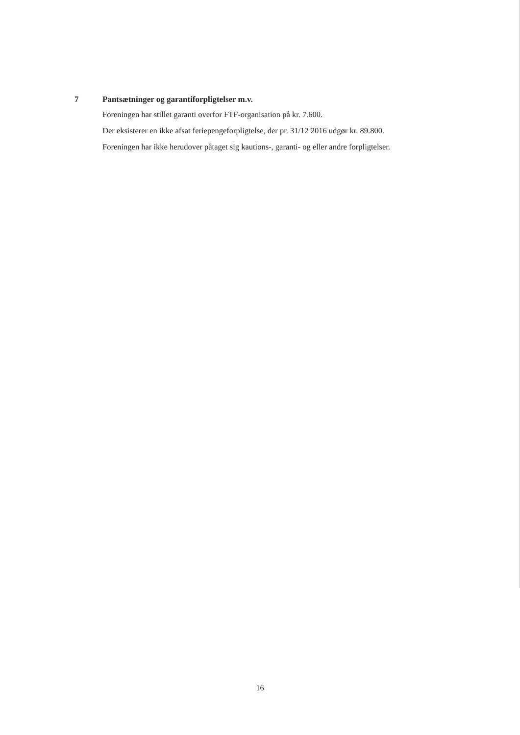7 Pantsætninger og garantiforpligtelser m.v.
Foreningen har stillet garanti overfor FTF-organisation på kr. 7.600.
Der eksisterer en ikke afsat feriepengeforpligtelse, der pr. 31/12 2016 udgør kr. 89.800.
Foreningen har ikke herudover påtaget sig kautions-, garanti- og eller andre forpligtelser.
16